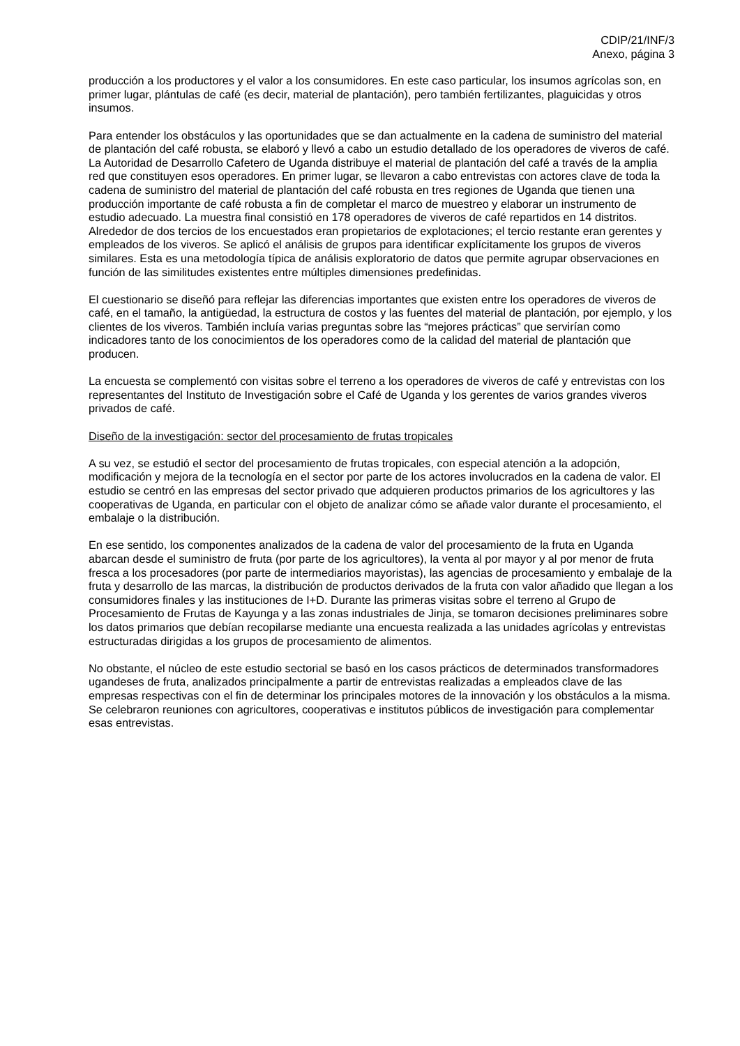CDIP/21/INF/3
Anexo, página 3
producción a los productores y el valor a los consumidores. En este caso particular, los insumos agrícolas son, en primer lugar, plántulas de café (es decir, material de plantación), pero también fertilizantes, plaguicidas y otros insumos.
Para entender los obstáculos y las oportunidades que se dan actualmente en la cadena de suministro del material de plantación del café robusta, se elaboró y llevó a cabo un estudio detallado de los operadores de viveros de café. La Autoridad de Desarrollo Cafetero de Uganda distribuye el material de plantación del café a través de la amplia red que constituyen esos operadores. En primer lugar, se llevaron a cabo entrevistas con actores clave de toda la cadena de suministro del material de plantación del café robusta en tres regiones de Uganda que tienen una producción importante de café robusta a fin de completar el marco de muestreo y elaborar un instrumento de estudio adecuado. La muestra final consistió en 178 operadores de viveros de café repartidos en 14 distritos. Alrededor de dos tercios de los encuestados eran propietarios de explotaciones; el tercio restante eran gerentes y empleados de los viveros. Se aplicó el análisis de grupos para identificar explícitamente los grupos de viveros similares. Esta es una metodología típica de análisis exploratorio de datos que permite agrupar observaciones en función de las similitudes existentes entre múltiples dimensiones predefinidas.
El cuestionario se diseñó para reflejar las diferencias importantes que existen entre los operadores de viveros de café, en el tamaño, la antigüedad, la estructura de costos y las fuentes del material de plantación, por ejemplo, y los clientes de los viveros. También incluía varias preguntas sobre las “mejores prácticas” que servirían como indicadores tanto de los conocimientos de los operadores como de la calidad del material de plantación que producen.
La encuesta se complementó con visitas sobre el terreno a los operadores de viveros de café y entrevistas con los representantes del Instituto de Investigación sobre el Café de Uganda y los gerentes de varios grandes viveros privados de café.
Diseño de la investigación: sector del procesamiento de frutas tropicales
A su vez, se estudió el sector del procesamiento de frutas tropicales, con especial atención a la adopción, modificación y mejora de la tecnología en el sector por parte de los actores involucrados en la cadena de valor. El estudio se centró en las empresas del sector privado que adquieren productos primarios de los agricultores y las cooperativas de Uganda, en particular con el objeto de analizar cómo se añade valor durante el procesamiento, el embalaje o la distribución.
En ese sentido, los componentes analizados de la cadena de valor del procesamiento de la fruta en Uganda abarcan desde el suministro de fruta (por parte de los agricultores), la venta al por mayor y al por menor de fruta fresca a los procesadores (por parte de intermediarios mayoristas), las agencias de procesamiento y embalaje de la fruta y desarrollo de las marcas, la distribución de productos derivados de la fruta con valor añadido que llegan a los consumidores finales y las instituciones de I+D. Durante las primeras visitas sobre el terreno al Grupo de Procesamiento de Frutas de Kayunga y a las zonas industriales de Jinja, se tomaron decisiones preliminares sobre los datos primarios que debían recopilarse mediante una encuesta realizada a las unidades agrícolas y entrevistas estructuradas dirigidas a los grupos de procesamiento de alimentos.
No obstante, el núcleo de este estudio sectorial se basó en los casos prácticos de determinados transformadores ugandeses de fruta, analizados principalmente a partir de entrevistas realizadas a empleados clave de las empresas respectivas con el fin de determinar los principales motores de la innovación y los obstáculos a la misma. Se celebraron reuniones con agricultores, cooperativas e institutos públicos de investigación para complementar esas entrevistas.